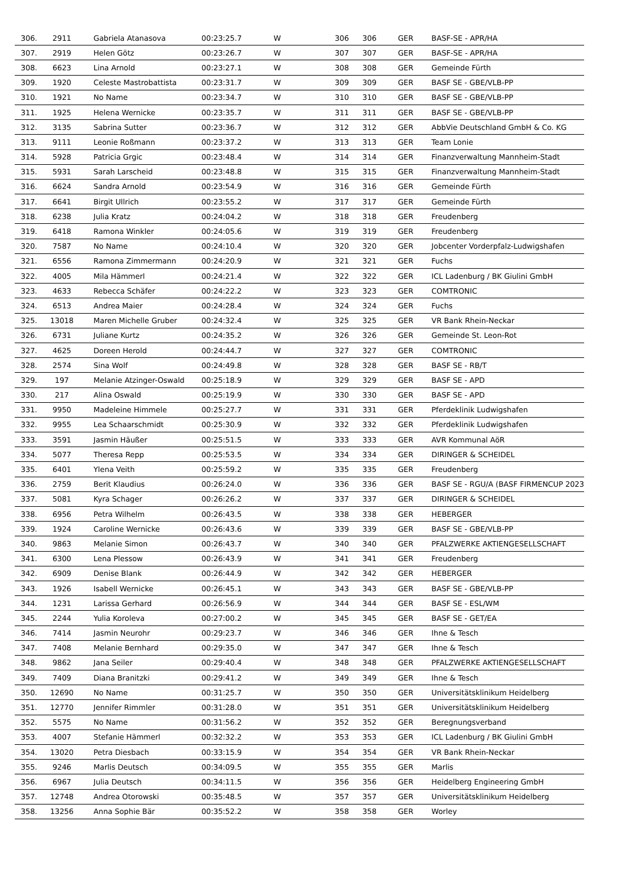| 306. | 2911 | Gabriela Atanasova | 00:23:25.7 | W | 306 | 306 | GER | BASF-SE - APR/HA |
| 307. | 2919 | Helen Götz | 00:23:26.7 | W | 307 | 307 | GER | BASF-SE - APR/HA |
| 308. | 6623 | Lina Arnold | 00:23:27.1 | W | 308 | 308 | GER | Gemeinde Fürth |
| 309. | 1920 | Celeste Mastrobattista | 00:23:31.7 | W | 309 | 309 | GER | BASF SE - GBE/VLB-PP |
| 310. | 1921 | No Name | 00:23:34.7 | W | 310 | 310 | GER | BASF SE - GBE/VLB-PP |
| 311. | 1925 | Helena Wernicke | 00:23:35.7 | W | 311 | 311 | GER | BASF SE - GBE/VLB-PP |
| 312. | 3135 | Sabrina Sutter | 00:23:36.7 | W | 312 | 312 | GER | AbbVie Deutschland GmbH & Co. KG |
| 313. | 9111 | Leonie Roßmann | 00:23:37.2 | W | 313 | 313 | GER | Team Lonie |
| 314. | 5928 | Patricia Grgic | 00:23:48.4 | W | 314 | 314 | GER | Finanzverwaltung Mannheim-Stadt |
| 315. | 5931 | Sarah Larscheid | 00:23:48.8 | W | 315 | 315 | GER | Finanzverwaltung Mannheim-Stadt |
| 316. | 6624 | Sandra Arnold | 00:23:54.9 | W | 316 | 316 | GER | Gemeinde Fürth |
| 317. | 6641 | Birgit Ullrich | 00:23:55.2 | W | 317 | 317 | GER | Gemeinde Fürth |
| 318. | 6238 | Julia Kratz | 00:24:04.2 | W | 318 | 318 | GER | Freudenberg |
| 319. | 6418 | Ramona Winkler | 00:24:05.6 | W | 319 | 319 | GER | Freudenberg |
| 320. | 7587 | No Name | 00:24:10.4 | W | 320 | 320 | GER | Jobcenter Vorderpfalz-Ludwigshafen |
| 321. | 6556 | Ramona Zimmermann | 00:24:20.9 | W | 321 | 321 | GER | Fuchs |
| 322. | 4005 | Mila Hämmerl | 00:24:21.4 | W | 322 | 322 | GER | ICL Ladenburg / BK Giulini GmbH |
| 323. | 4633 | Rebecca Schäfer | 00:24:22.2 | W | 323 | 323 | GER | COMTRONIC |
| 324. | 6513 | Andrea Maier | 00:24:28.4 | W | 324 | 324 | GER | Fuchs |
| 325. | 13018 | Maren Michelle Gruber | 00:24:32.4 | W | 325 | 325 | GER | VR Bank Rhein-Neckar |
| 326. | 6731 | Juliane Kurtz | 00:24:35.2 | W | 326 | 326 | GER | Gemeinde St. Leon-Rot |
| 327. | 4625 | Doreen Herold | 00:24:44.7 | W | 327 | 327 | GER | COMTRONIC |
| 328. | 2574 | Sina Wolf | 00:24:49.8 | W | 328 | 328 | GER | BASF SE - RB/T |
| 329. | 197 | Melanie Atzinger-Oswald | 00:25:18.9 | W | 329 | 329 | GER | BASF SE - APD |
| 330. | 217 | Alina Oswald | 00:25:19.9 | W | 330 | 330 | GER | BASF SE - APD |
| 331. | 9950 | Madeleine Himmele | 00:25:27.7 | W | 331 | 331 | GER | Pferdeklinik Ludwigshafen |
| 332. | 9955 | Lea Schaarschmidt | 00:25:30.9 | W | 332 | 332 | GER | Pferdeklinik Ludwigshafen |
| 333. | 3591 | Jasmin Häußer | 00:25:51.5 | W | 333 | 333 | GER | AVR Kommunal AöR |
| 334. | 5077 | Theresa Repp | 00:25:53.5 | W | 334 | 334 | GER | DIRINGER & SCHEIDEL |
| 335. | 6401 | Ylena Veith | 00:25:59.2 | W | 335 | 335 | GER | Freudenberg |
| 336. | 2759 | Berit Klaudius | 00:26:24.0 | W | 336 | 336 | GER | BASF SE - RGU/A (BASF FIRMENCUP 2023 |
| 337. | 5081 | Kyra Schager | 00:26:26.2 | W | 337 | 337 | GER | DIRINGER & SCHEIDEL |
| 338. | 6956 | Petra Wilhelm | 00:26:43.5 | W | 338 | 338 | GER | HEBERGER |
| 339. | 1924 | Caroline Wernicke | 00:26:43.6 | W | 339 | 339 | GER | BASF SE - GBE/VLB-PP |
| 340. | 9863 | Melanie Simon | 00:26:43.7 | W | 340 | 340 | GER | PFALZWERKE AKTIENGESELLSCHAFT |
| 341. | 6300 | Lena Plessow | 00:26:43.9 | W | 341 | 341 | GER | Freudenberg |
| 342. | 6909 | Denise Blank | 00:26:44.9 | W | 342 | 342 | GER | HEBERGER |
| 343. | 1926 | Isabell Wernicke | 00:26:45.1 | W | 343 | 343 | GER | BASF SE - GBE/VLB-PP |
| 344. | 1231 | Larissa Gerhard | 00:26:56.9 | W | 344 | 344 | GER | BASF SE - ESL/WM |
| 345. | 2244 | Yulia Koroleva | 00:27:00.2 | W | 345 | 345 | GER | BASF SE - GET/EA |
| 346. | 7414 | Jasmin Neurohr | 00:29:23.7 | W | 346 | 346 | GER | Ihne & Tesch |
| 347. | 7408 | Melanie Bernhard | 00:29:35.0 | W | 347 | 347 | GER | Ihne & Tesch |
| 348. | 9862 | Jana Seiler | 00:29:40.4 | W | 348 | 348 | GER | PFALZWERKE AKTIENGESELLSCHAFT |
| 349. | 7409 | Diana Branitzki | 00:29:41.2 | W | 349 | 349 | GER | Ihne & Tesch |
| 350. | 12690 | No Name | 00:31:25.7 | W | 350 | 350 | GER | Universitätsklinikum Heidelberg |
| 351. | 12770 | Jennifer Rimmler | 00:31:28.0 | W | 351 | 351 | GER | Universitätsklinikum Heidelberg |
| 352. | 5575 | No Name | 00:31:56.2 | W | 352 | 352 | GER | Beregnungsverband |
| 353. | 4007 | Stefanie Hämmerl | 00:32:32.2 | W | 353 | 353 | GER | ICL Ladenburg / BK Giulini GmbH |
| 354. | 13020 | Petra Diesbach | 00:33:15.9 | W | 354 | 354 | GER | VR Bank Rhein-Neckar |
| 355. | 9246 | Marlis Deutsch | 00:34:09.5 | W | 355 | 355 | GER | Marlis |
| 356. | 6967 | Julia Deutsch | 00:34:11.5 | W | 356 | 356 | GER | Heidelberg Engineering GmbH |
| 357. | 12748 | Andrea Otorowski | 00:35:48.5 | W | 357 | 357 | GER | Universitätsklinikum Heidelberg |
| 358. | 13256 | Anna Sophie Bär | 00:35:52.2 | W | 358 | 358 | GER | Worley |